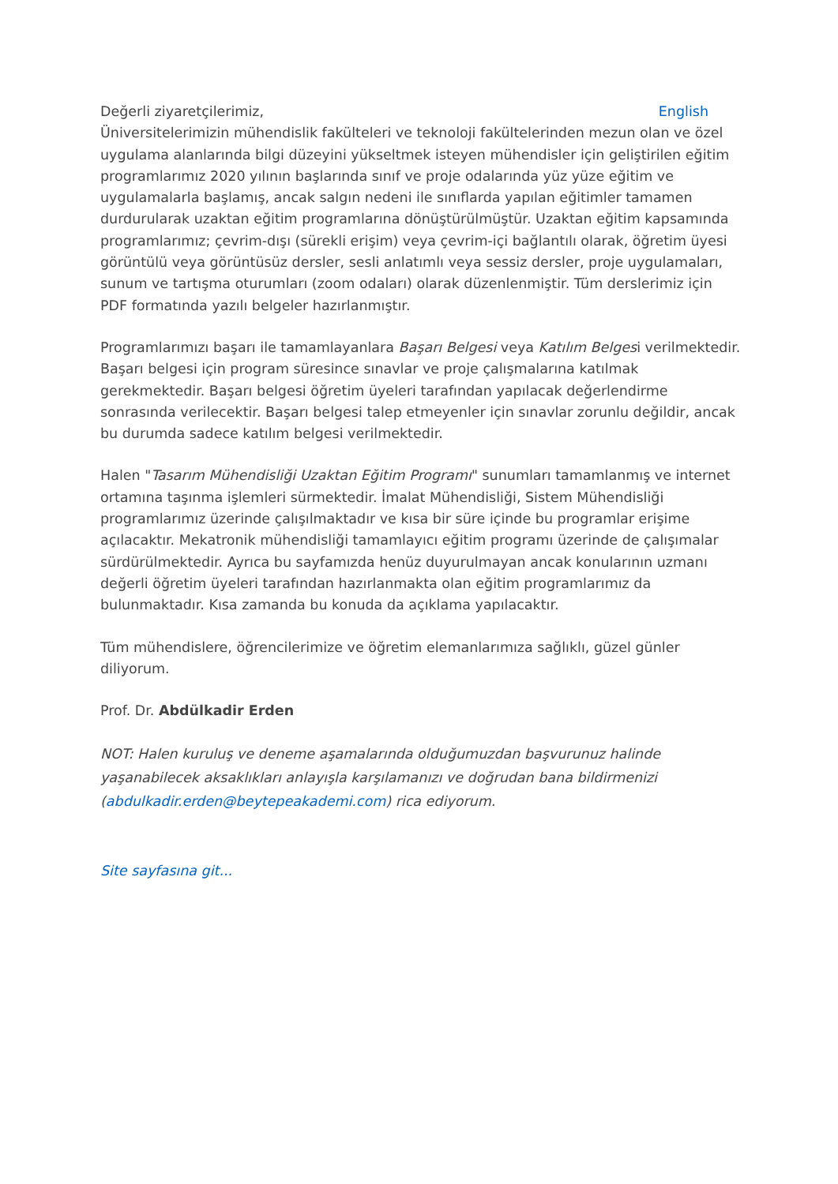Değerli ziyaretçilerimiz, English
Üniversitelerimizin mühendislik fakülteleri ve teknoloji fakültelerinden mezun olan ve özel uygulama alanlarında bilgi düzeyini yükseltmek isteyen mühendisler için geliştirilen eğitim programlarımız 2020 yılının başlarında sınıf ve proje odalarında yüz yüze eğitim ve uygulamalarla başlamış, ancak salgın nedeni ile sınıflarda yapılan eğitimler tamamen durdurularak uzaktan eğitim programlarına dönüştürülmüştür. Uzaktan eğitim kapsamında programlarımız; çevrim-dışı (sürekli erişim) veya çevrim-içi bağlantılı olarak, öğretim üyesi görüntülü veya görüntüsüz dersler, sesli anlatımlı veya sessiz dersler, proje uygulamaları, sunum ve tartışma oturumları (zoom odaları) olarak düzenlenmiştir. Tüm derslerimiz için PDF formatında yazılı belgeler hazırlanmıştır.
Programlarımızı başarı ile tamamlayanlara Başarı Belgesi veya Katılım Belgesi verilmektedir. Başarı belgesi için program süresince sınavlar ve proje çalışmalarına katılmak gerekmektedir. Başarı belgesi öğretim üyeleri tarafından yapılacak değerlendirme sonrasında verilecektir. Başarı belgesi talep etmeyenler için sınavlar zorunlu değildir, ancak bu durumda sadece katılım belgesi verilmektedir.
Halen "Tasarım Mühendisliği Uzaktan Eğitim Programı" sunumları tamamlanmış ve internet ortamına taşınma işlemleri sürmektedir. İmalat Mühendisliği, Sistem Mühendisliği programlarımız üzerinde çalışılmaktadır ve kısa bir süre içinde bu programlar erişime açılacaktır. Mekatronik mühendisliği tamamlayıcı eğitim programı üzerinde de çalışımalar sürdürülmektedir. Ayrıca bu sayfamızda henüz duyurulmayan ancak konularının uzmanı değerli öğretim üyeleri tarafından hazırlanmakta olan eğitim programlarımız da bulunmaktadır. Kısa zamanda bu konuda da açıklama yapılacaktır.
Tüm mühendislere, öğrencilerimize ve öğretim elemanlarımıza sağlıklı, güzel günler diliyorum.
Prof. Dr. Abdülkadir Erden
NOT: Halen kuruluş ve deneme aşamalarında olduğumuzdan başvurunuz halinde yaşanabilecek aksaklıkları anlayışla karşılamanızı ve doğrudan bana bildirmenizi (abdulkadir.erden@beytepeakademi.com) rica ediyorum.
Site sayfasına git...